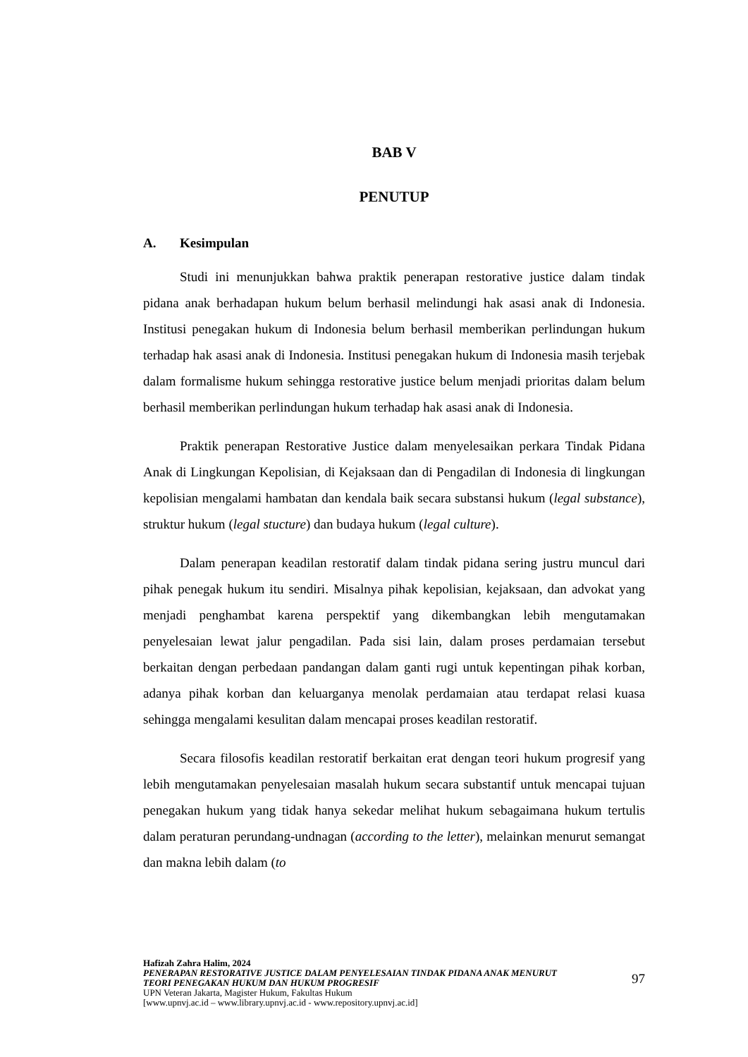BAB V
PENUTUP
A. Kesimpulan
Studi ini menunjukkan bahwa praktik penerapan restorative justice dalam tindak pidana anak berhadapan hukum belum berhasil melindungi hak asasi anak di Indonesia. Institusi penegakan hukum di Indonesia belum berhasil memberikan perlindungan hukum terhadap hak asasi anak di Indonesia. Institusi penegakan hukum di Indonesia masih terjebak dalam formalisme hukum sehingga restorative justice belum menjadi prioritas dalam belum berhasil memberikan perlindungan hukum terhadap hak asasi anak di Indonesia.
Praktik penerapan Restorative Justice dalam menyelesaikan perkara Tindak Pidana Anak di Lingkungan Kepolisian, di Kejaksaan dan di Pengadilan di Indonesia di lingkungan kepolisian mengalami hambatan dan kendala baik secara substansi hukum (legal substance), struktur hukum (legal stucture) dan budaya hukum (legal culture).
Dalam penerapan keadilan restoratif dalam tindak pidana sering justru muncul dari pihak penegak hukum itu sendiri. Misalnya pihak kepolisian, kejaksaan, dan advokat yang menjadi penghambat karena perspektif yang dikembangkan lebih mengutamakan penyelesaian lewat jalur pengadilan. Pada sisi lain, dalam proses perdamaian tersebut berkaitan dengan perbedaan pandangan dalam ganti rugi untuk kepentingan pihak korban, adanya pihak korban dan keluarganya menolak perdamaian atau terdapat relasi kuasa sehingga mengalami kesulitan dalam mencapai proses keadilan restoratif.
Secara filosofis keadilan restoratif berkaitan erat dengan teori hukum progresif yang lebih mengutamakan penyelesaian masalah hukum secara substantif untuk mencapai tujuan penegakan hukum yang tidak hanya sekedar melihat hukum sebagaimana hukum tertulis dalam peraturan perundang-undnagan (according to the letter), melainkan menurut semangat dan makna lebih dalam (to
Hafizah Zahra Halim, 2024
PENERAPAN RESTORATIVE JUSTICE DALAM PENYELESAIAN TINDAK PIDANA ANAK MENURUT
TEORI PENEGAKAN HUKUM DAN HUKUM PROGRESIF
UPN Veteran Jakarta, Magister Hukum, Fakultas Hukum
[www.upnvj.ac.id – www.library.upnvj.ac.id - www.repository.upnvj.ac.id]
97